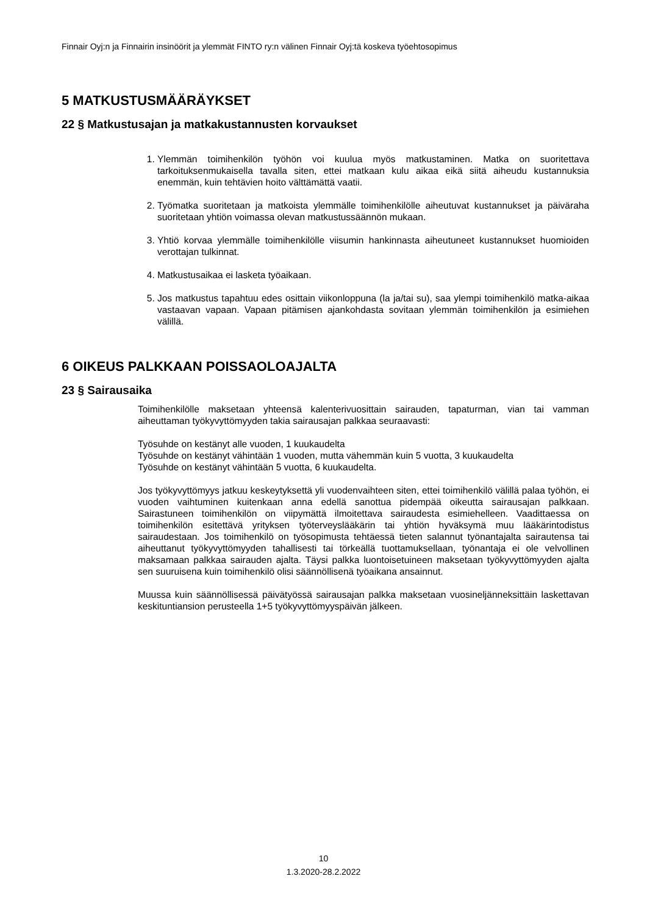Finnair Oyj:n ja Finnairin insinöörit ja ylemmät FINTO ry:n välinen Finnair Oyj:tä koskeva työehtosopimus
5 MATKUSTUSMÄÄRÄYKSET
22 § Matkustusajan ja matkakustannusten korvaukset
1. Ylemmän toimihenkilön työhön voi kuulua myös matkustaminen. Matka on suoritettava tarkoituksenmukaisella tavalla siten, ettei matkaan kulu aikaa eikä siitä aiheudu kustannuksia enemmän, kuin tehtävien hoito välttämättä vaatii.
2. Työmatka suoritetaan ja matkoista ylemmälle toimihenkilölle aiheutuvat kustannukset ja päiväraha suoritetaan yhtiön voimassa olevan matkustussäännön mukaan.
3. Yhtiö korvaa ylemmälle toimihenkilölle viisumin hankinnasta aiheutuneet kustannukset huomioiden verottajan tulkinnat.
4. Matkustusaikaa ei lasketa työaikaan.
5. Jos matkustus tapahtuu edes osittain viikonloppuna (la ja/tai su), saa ylempi toimihenkilö matka-aikaa vastaavan vapaan. Vapaan pitämisen ajankohdasta sovitaan ylemmän toimihenkilön ja esimiehen välillä.
6 OIKEUS PALKKAAN POISSAOLOAJALTA
23 § Sairausaika
Toimihenkilölle maksetaan yhteensä kalenterivuosittain sairauden, tapaturman, vian tai vamman aiheuttaman työkyvyttömyyden takia sairausajan palkkaa seuraavasti:
Työsuhde on kestänyt alle vuoden, 1 kuukaudelta
Työsuhde on kestänyt vähintään 1 vuoden, mutta vähemmän kuin 5 vuotta, 3 kuukaudelta
Työsuhde on kestänyt vähintään 5 vuotta, 6 kuukaudelta.
Jos työkyvyttömyys jatkuu keskeytyksettä yli vuodenvaihteen siten, ettei toimihenkilö välillä palaa työhön, ei vuoden vaihtuminen kuitenkaan anna edellä sanottua pidempää oikeutta sairausajan palkkaan. Sairastuneen toimihenkilön on viipymättä ilmoitettava sairaudesta esimiehelleen. Vaadittaessa on toimihenkilön esitettävä yrityksen työterveyslääkärin tai yhtiön hyväksymä muu lääkärintodistus sairaudestaan. Jos toimihenkilö on työsopimusta tehtäessä tieten salannut työnantajalta sairautensa tai aiheuttanut työkyvyttömyyden tahallisesti tai törkeällä tuottamuksellaan, työnantaja ei ole velvollinen maksamaan palkkaa sairauden ajalta. Täysi palkka luontoisetuineen maksetaan työkyvyttömyyden ajalta sen suuruisena kuin toimihenkilö olisi säännöllisenä työaikana ansainnut.
Muussa kuin säännöllisessä päivätyössä sairausajan palkka maksetaan vuosineljänneksittäin laskettavan keskituntiansion perusteella 1+5 työkyvyttömyyspäivän jälkeen.
10
1.3.2020-28.2.2022